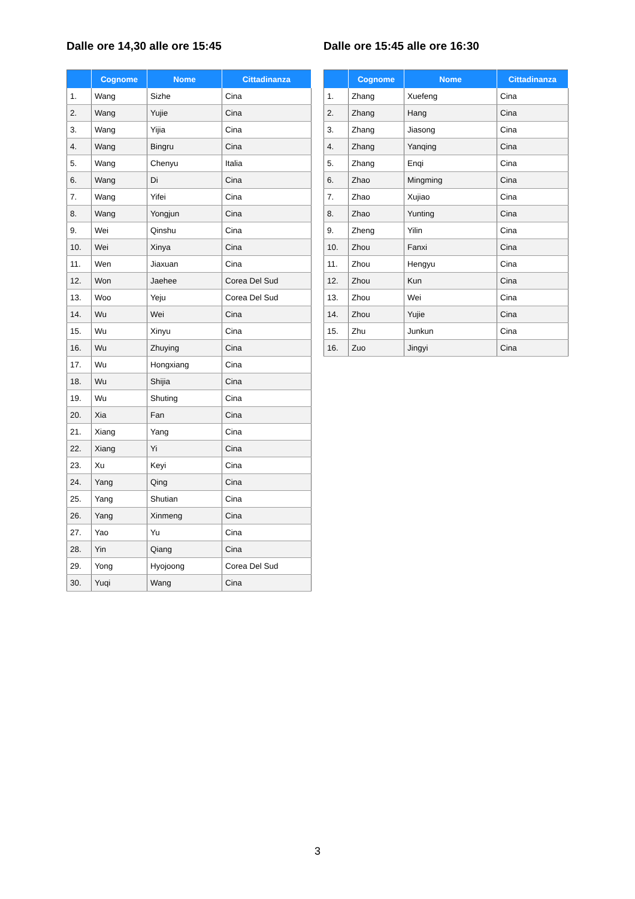Dalle ore 14,30 alle ore 15:45
| | Cognome | Nome | Cittadinanza |
| --- | --- | --- | --- |
| 1. | Wang | Sizhe | Cina |
| 2. | Wang | Yujie | Cina |
| 3. | Wang | Yijia | Cina |
| 4. | Wang | Bingru | Cina |
| 5. | Wang | Chenyu | Italia |
| 6. | Wang | Di | Cina |
| 7. | Wang | Yifei | Cina |
| 8. | Wang | Yongjun | Cina |
| 9. | Wei | Qinshu | Cina |
| 10. | Wei | Xinya | Cina |
| 11. | Wen | Jiaxuan | Cina |
| 12. | Won | Jaehee | Corea Del Sud |
| 13. | Woo | Yeju | Corea Del Sud |
| 14. | Wu | Wei | Cina |
| 15. | Wu | Xinyu | Cina |
| 16. | Wu | Zhuying | Cina |
| 17. | Wu | Hongxiang | Cina |
| 18. | Wu | Shijia | Cina |
| 19. | Wu | Shuting | Cina |
| 20. | Xia | Fan | Cina |
| 21. | Xiang | Yang | Cina |
| 22. | Xiang | Yi | Cina |
| 23. | Xu | Keyi | Cina |
| 24. | Yang | Qing | Cina |
| 25. | Yang | Shutian | Cina |
| 26. | Yang | Xinmeng | Cina |
| 27. | Yao | Yu | Cina |
| 28. | Yin | Qiang | Cina |
| 29. | Yong | Hyojoong | Corea Del Sud |
| 30. | Yuqi | Wang | Cina |
Dalle ore 15:45 alle ore 16:30
| | Cognome | Nome | Cittadinanza |
| --- | --- | --- | --- |
| 1. | Zhang | Xuefeng | Cina |
| 2. | Zhang | Hang | Cina |
| 3. | Zhang | Jiasong | Cina |
| 4. | Zhang | Yanqing | Cina |
| 5. | Zhang | Enqi | Cina |
| 6. | Zhao | Mingming | Cina |
| 7. | Zhao | Xujiao | Cina |
| 8. | Zhao | Yunting | Cina |
| 9. | Zheng | Yilin | Cina |
| 10. | Zhou | Fanxi | Cina |
| 11. | Zhou | Hengyu | Cina |
| 12. | Zhou | Kun | Cina |
| 13. | Zhou | Wei | Cina |
| 14. | Zhou | Yujie | Cina |
| 15. | Zhu | Junkun | Cina |
| 16. | Zuo | Jingyi | Cina |
3